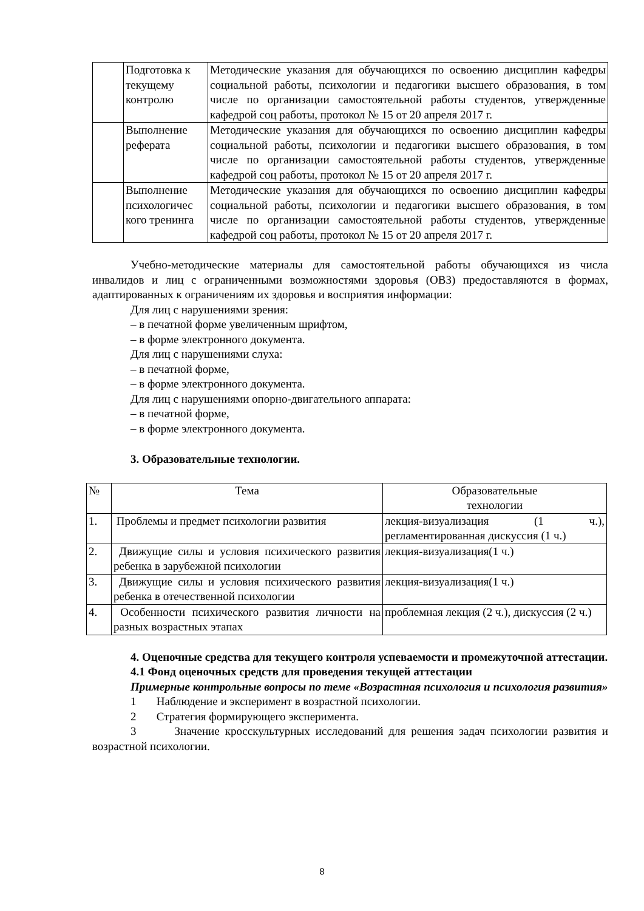| | Подготовка к текущему контролю | Методические указания для обучающихся по освоению дисциплин кафедры социальной работы, психологии и педагогики высшего образования, в том числе по организации самостоятельной работы студентов, утвержденные кафедрой соц работы, протокол № 15 от 20 апреля 2017 г. |
| | Выполнение реферата | Методические указания для обучающихся по освоению дисциплин кафедры социальной работы, психологии и педагогики высшего образования, в том числе по организации самостоятельной работы студентов, утвержденные кафедрой соц работы, протокол № 15 от 20 апреля 2017 г. |
| | Выполнение психологичес кого тренинга | Методические указания для обучающихся по освоению дисциплин кафедры социальной работы, психологии и педагогики высшего образования, в том числе по организации самостоятельной работы студентов, утвержденные кафедрой соц работы, протокол № 15 от 20 апреля 2017 г. |
Учебно-методические материалы для самостоятельной работы обучающихся из числа инвалидов и лиц с ограниченными возможностями здоровья (ОВЗ) предоставляются в формах, адаптированных к ограничениям их здоровья и восприятия информации:
Для лиц с нарушениями зрения:
– в печатной форме увеличенным шрифтом,
– в форме электронного документа.
Для лиц с нарушениями слуха:
– в печатной форме,
– в форме электронного документа.
Для лиц с нарушениями опорно-двигательного аппарата:
– в печатной форме,
– в форме электронного документа.
3. Образовательные технологии.
| № | Тема | Образовательные технологии |
| --- | --- | --- |
| 1. | Проблемы и предмет психологии развития | лекция-визуализация (1 ч.), регламентированная дискуссия (1 ч.) |
| 2. | Движущие силы и условия психического развития ребенка в зарубежной психологии | лекция-визуализация(1 ч.) |
| 3. | Движущие силы и условия психического развития ребенка в отечественной психологии | лекция-визуализация(1 ч.) |
| 4. | Особенности психического развития личности на разных возрастных этапах | проблемная лекция (2 ч.), дискуссия (2 ч.) |
4. Оценочные средства для текущего контроля успеваемости и промежуточной аттестации.
4.1 Фонд оценочных средств для проведения текущей аттестации
Примерные контрольные вопросы по теме «Возрастная психология и психология развития»
1 Наблюдение и эксперимент в возрастной психологии.
2 Стратегия формирующего эксперимента.
3 Значение кросскультурных исследований для решения задач психологии развития и возрастной психологии.
8